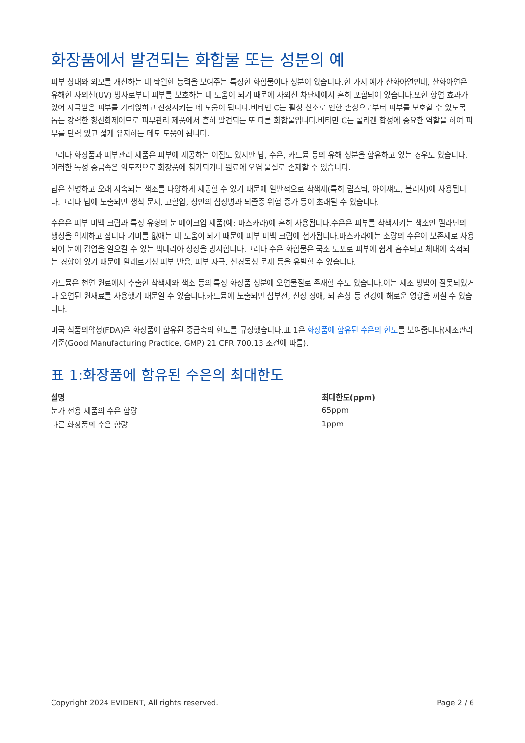화장품에서 발견되는 화합물 또는 성분의 예
피부 상태와 외모를 개선하는 데 탁월한 능력을 보여주는 특정한 화합물이나 성분이 있습니다.한 가지 예가 산화아연인데, 산화아연은 유해한 자외선(UV) 방사로부터 피부를 보호하는 데 도움이 되기 때문에 자외선 차단제에서 흔히 포함되어 있습니다.또한 항염 효과가 있어 자극받은 피부를 가라앉히고 진정시키는 데 도움이 됩니다.비타민 C는 활성 산소로 인한 손상으로부터 피부를 보호할 수 있도록 돕는 강력한 항산화제이므로 피부관리 제품에서 흔히 발견되는 또 다른 화합물입니다.비타민 C는 콜라겐 합성에 중요한 역할을 하여 피부를 탄력 있고 젊게 유지하는 데도 도움이 됩니다.
그러나 화장품과 피부관리 제품은 피부에 제공하는 이점도 있지만 납, 수은, 카드뮴 등의 유해 성분을 함유하고 있는 경우도 있습니다.이러한 독성 중금속은 의도적으로 화장품에 첨가되거나 원료에 오염 물질로 존재할 수 있습니다.
납은 선명하고 오래 지속되는 색조를 다양하게 제공할 수 있기 때문에 일반적으로 착색제(특히 립스틱, 아이섀도, 블러셔)에 사용됩니다.그러나 납에 노출되면 생식 문제, 고혈압, 성인의 심장병과 뇌졸중 위험 증가 등이 초래될 수 있습니다.
수은은 피부 미백 크림과 특정 유형의 눈 메이크업 제품(예: 마스카라)에 흔히 사용됩니다.수은은 피부를 착색시키는 색소인 멜라닌의 생성을 억제하고 잡티나 기미를 없애는 데 도움이 되기 때문에 피부 미백 크림에 첨가됩니다.마스카라에는 소량의 수은이 보존제로 사용되어 눈에 감염을 일으킬 수 있는 박테리아 성장을 방지합니다.그러나 수은 화합물은 국소 도포로 피부에 쉽게 흡수되고 체내에 축적되는 경향이 있기 때문에 알레르기성 피부 반응, 피부 자극, 신경독성 문제 등을 유발할 수 있습니다.
카드뮴은 천연 원료에서 추출한 착색제와 색소 등의 특정 화장품 성분에 오염물질로 존재할 수도 있습니다.이는 제조 방법이 잘못되었거나 오염된 원재료를 사용했기 때문일 수 있습니다.카드뮴에 노출되면 심부전, 신장 장애, 뇌 손상 등 건강에 해로운 영향을 끼칠 수 있습니다.
미국 식품의약청(FDA)은 화장품에 함유된 중금속의 한도를 규정했습니다.표 1은 화장품에 함유된 수은의 한도를 보여줍니다(제조관리기준(Good Manufacturing Practice, GMP) 21 CFR 700.13 조건에 따름).
표 1:화장품에 함유된 수은의 최대한도
| 설명 | 최대한도(ppm) |
| --- | --- |
| 눈가 전용 제품의 수은 함량 | 65ppm |
| 다른 화장품의 수은 함량 | 1ppm |
Copyright 2024 EVIDENT, All rights reserved. Page 2 / 6